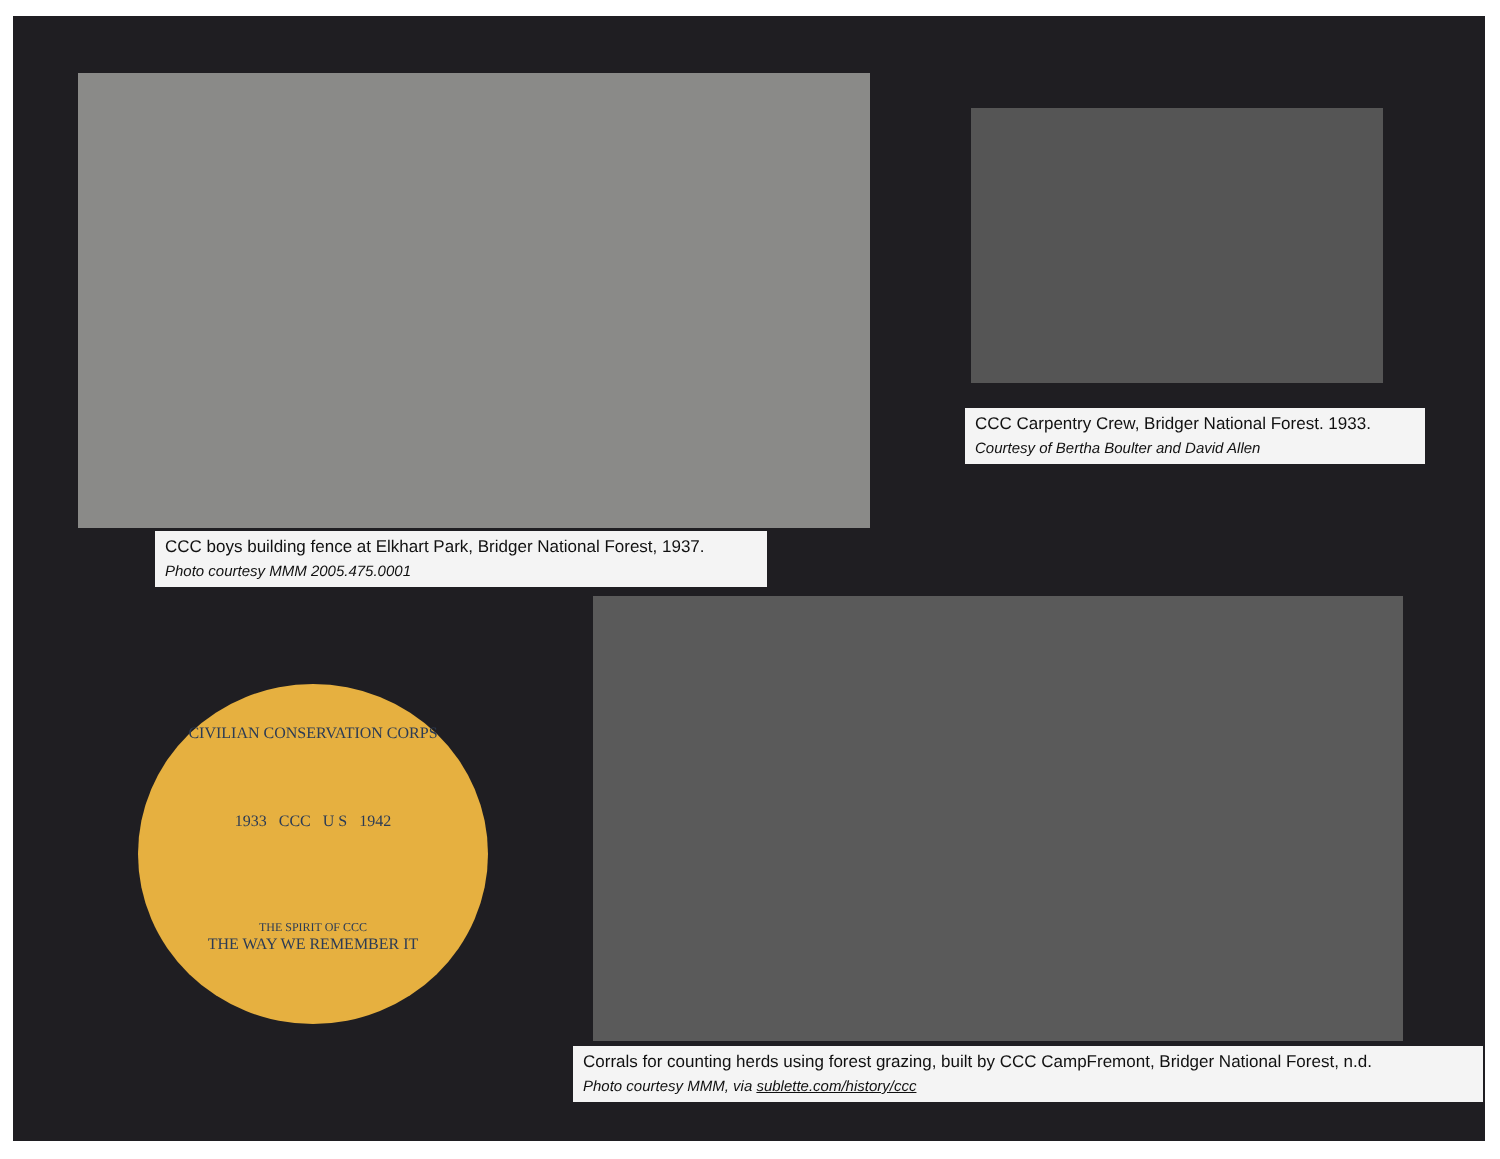CCC boys building fence at Elkhart Park, Bridger National Forest, 1937.
Photo courtesy MMM 2005.475.0001
CCC Carpentry Crew, Bridger National Forest. 1933.
Courtesy of Bertha Boulter and David Allen
CIVILIAN CONSERVATION CORPS
1933 CCC U S 1942
THE SPIRIT OF CCC
THE WAY WE REMEMBER IT
Corrals for counting herds using forest grazing, built by CCC CampFremont, Bridger National Forest, n.d.
Photo courtesy MMM, via sublette.com/history/ccc